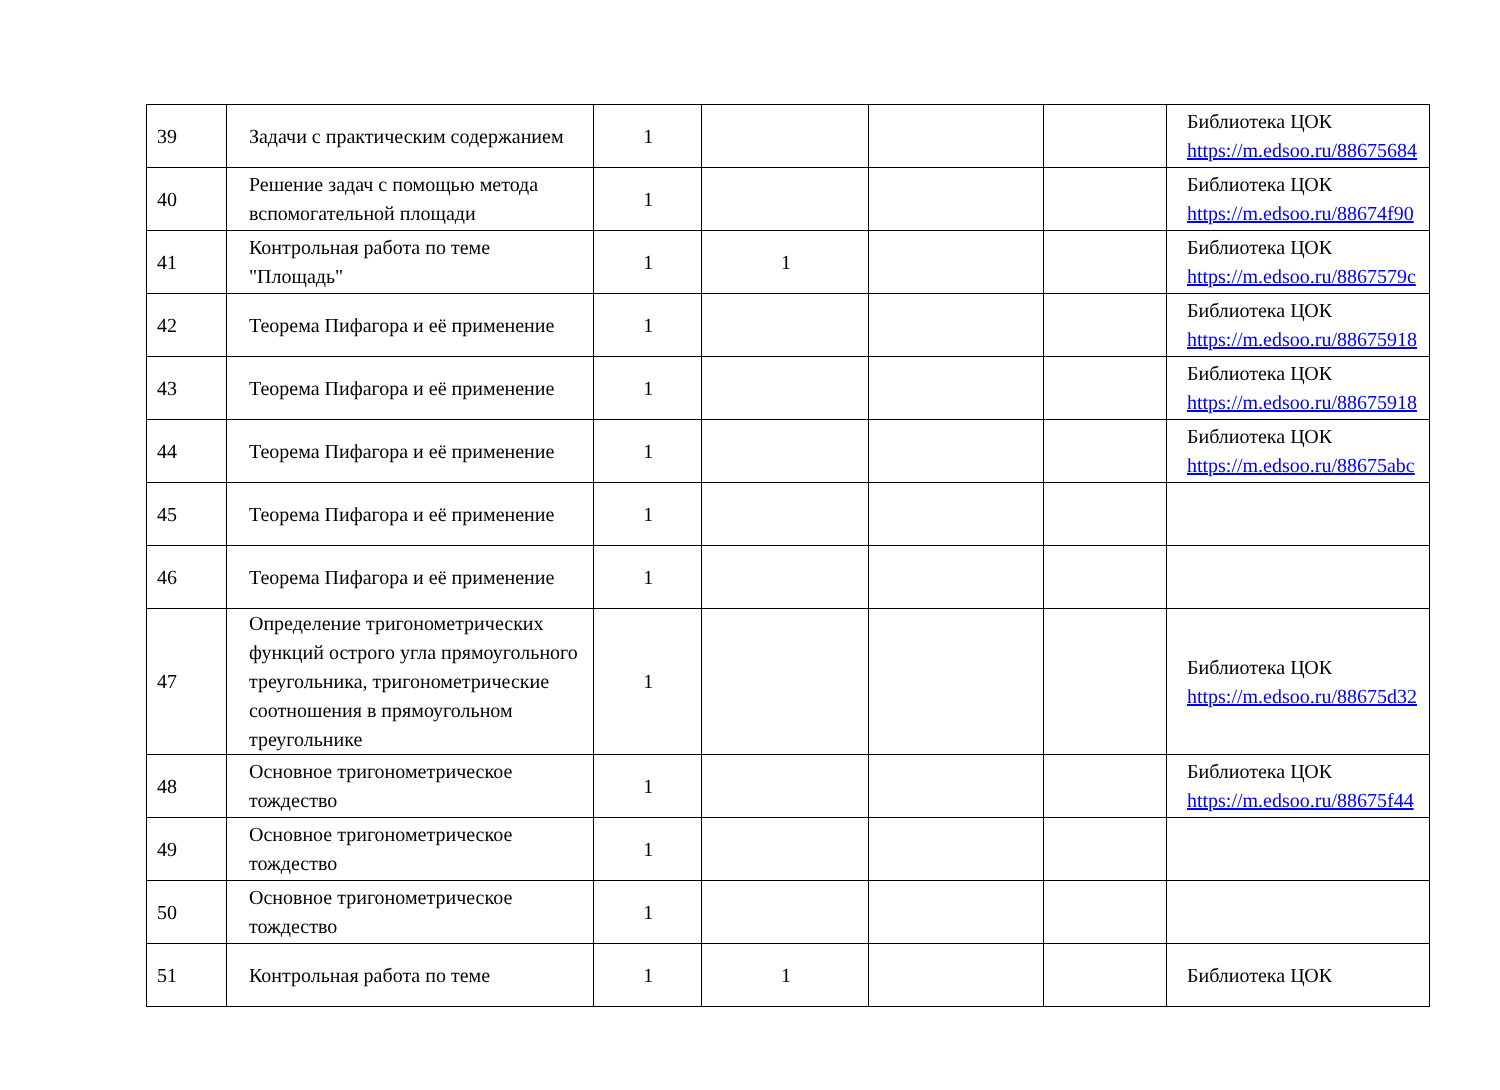| 39 | Задачи с практическим содержанием | 1 | | | | Библиотека ЦОК https://m.edsoo.ru/88675684 |
| 40 | Решение задач с помощью метода вспомогательной площади | 1 | | | | Библиотека ЦОК https://m.edsoo.ru/88674f90 |
| 41 | Контрольная работа по теме "Площадь" | 1 | 1 | | | Библиотека ЦОК https://m.edsoo.ru/8867579c |
| 42 | Теорема Пифагора и её применение | 1 | | | | Библиотека ЦОК https://m.edsoo.ru/88675918 |
| 43 | Теорема Пифагора и её применение | 1 | | | | Библиотека ЦОК https://m.edsoo.ru/88675918 |
| 44 | Теорема Пифагора и её применение | 1 | | | | Библиотека ЦОК https://m.edsoo.ru/88675abc |
| 45 | Теорема Пифагора и её применение | 1 | | | | |
| 46 | Теорема Пифагора и её применение | 1 | | | | |
| 47 | Определение тригонометрических функций острого угла прямоугольного треугольника, тригонометрические соотношения в прямоугольном треугольнике | 1 | | | | Библиотека ЦОК https://m.edsoo.ru/88675d32 |
| 48 | Основное тригонометрическое тождество | 1 | | | | Библиотека ЦОК https://m.edsoo.ru/88675f44 |
| 49 | Основное тригонометрическое тождество | 1 | | | | |
| 50 | Основное тригонометрическое тождество | 1 | | | | |
| 51 | Контрольная работа по теме | 1 | 1 | | | Библиотека ЦОК |